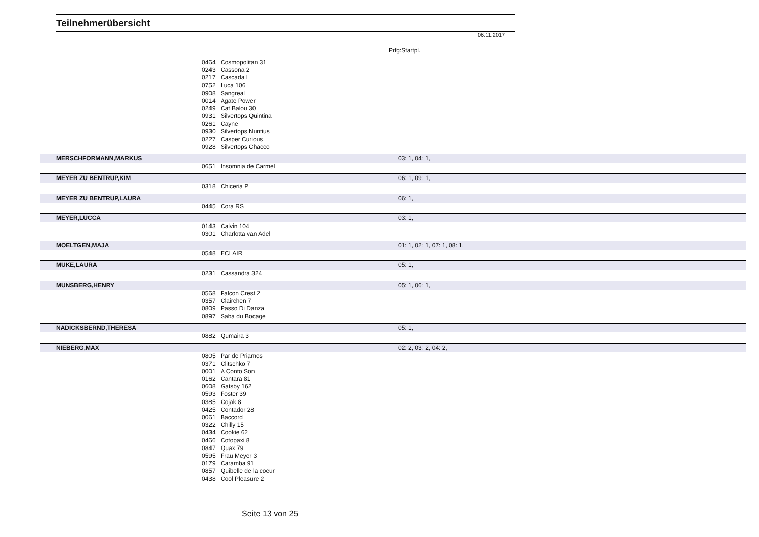Teilnehmerübersicht
06.11.2017
Prfg:Startpl.
| | 0464 | Cosmopolitan 31 | |
| | 0243 | Cassona 2 | |
| | 0217 | Cascada L | |
| | 0752 | Luca 106 | |
| | 0908 | Sangreal | |
| | 0014 | Agate Power | |
| | 0249 | Cat Balou 30 | |
| | 0931 | Silvertops Quintina | |
| | 0261 | Cayne | |
| | 0930 | Silvertops Nuntius | |
| | 0227 | Casper Curious | |
| | 0928 | Silvertops Chacco | |
| MERSCHFORMANN,MARKUS | | | 03: 1, 04: 1, |
| | 0651 | Insomnia de Carmel | |
| MEYER ZU BENTRUP,KIM | | | 06: 1, 09: 1, |
| | 0318 | Chiceria P | |
| MEYER ZU BENTRUP,LAURA | | | 06: 1, |
| | 0445 | Cora RS | |
| MEYER,LUCCA | | | 03: 1, |
| | 0143 | Calvin 104 | |
| | 0301 | Charlotta van Adel | |
| MOELTGEN,MAJA | | | 01: 1, 02: 1, 07: 1, 08: 1, |
| | 0548 | ECLAIR | |
| MUKE,LAURA | | | 05: 1, |
| | 0231 | Cassandra 324 | |
| MUNSBERG,HENRY | | | 05: 1, 06: 1, |
| | 0568 | Falcon Crest 2 | |
| | 0357 | Clairchen 7 | |
| | 0809 | Passo Di Danza | |
| | 0897 | Saba du Bocage | |
| NADICKSBERND,THERESA | | | 05: 1, |
| | 0882 | Qumaira 3 | |
| NIEBERG,MAX | | | 02: 2, 03: 2, 04: 2, |
| | 0805 | Par de Priamos | |
| | 0371 | Clitschko 7 | |
| | 0001 | A Conto Son | |
| | 0162 | Cantara 81 | |
| | 0608 | Gatsby 162 | |
| | 0593 | Foster 39 | |
| | 0385 | Cojak 8 | |
| | 0425 | Contador 28 | |
| | 0061 | Baccord | |
| | 0322 | Chilly 15 | |
| | 0434 | Cookie 62 | |
| | 0466 | Cotopaxi 8 | |
| | 0847 | Quax 79 | |
| | 0595 | Frau Meyer 3 | |
| | 0179 | Caramba 91 | |
| | 0857 | Quibelle de la coeur | |
| | 0438 | Cool Pleasure 2 | |
Seite 13 von 25